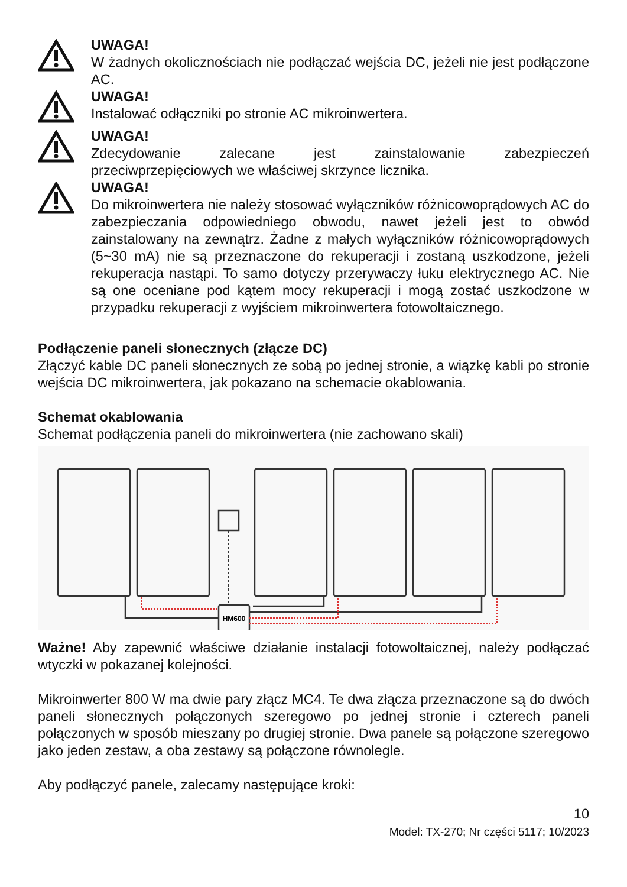UWAGA!
W żadnych okolicznościach nie podłączać wejścia DC, jeżeli nie jest podłączone AC.
UWAGA!
Instalować odłączniki po stronie AC mikroinwertera.
UWAGA!
Zdecydowanie zalecane jest zainstalowanie zabezpieczeń przeciwprzepięciowych we właściwej skrzynce licznika.
UWAGA!
Do mikroinwertera nie należy stosować wyłączników różnicowoprądowych AC do zabezpieczania odpowiedniego obwodu, nawet jeżeli jest to obwód zainstalowany na zewnątrz. Żadne z małych wyłączników różnicowoprądowych (5~30 mA) nie są przeznaczone do rekuperacji i zostaną uszkodzone, jeżeli rekuperacja nastąpi. To samo dotyczy przerywaczy łuku elektrycznego AC. Nie są one oceniane pod kątem mocy rekuperacji i mogą zostać uszkodzone w przypadku rekuperacji z wyjściem mikroinwertera fotowoltaicznego.
Podłączenie paneli słonecznych (złącze DC)
Złączyć kable DC paneli słonecznych ze sobą po jednej stronie, a wiązkę kabli po stronie wejścia DC mikroinwertera, jak pokazano na schemacie okablowania.
Schemat okablowania
Schemat podłączenia paneli do mikroinwertera (nie zachowano skali)
HM600
Ważne! Aby zapewnić właściwe działanie instalacji fotowoltaicznej, należy podłączać wtyczki w pokazanej kolejności.
Mikroinwerter 800 W ma dwie pary złącz MC4. Te dwa złącza przeznaczone są do dwóch paneli słonecznych połączonych szeregowo po jednej stronie i czterech paneli połączonych w sposób mieszany po drugiej stronie. Dwa panele są połączone szeregowo jako jeden zestaw, a oba zestawy są połączone równolegle.
Aby podłączyć panele, zalecamy następujące kroki:
10
Model: TX-270; Nr części 5117; 10/2023